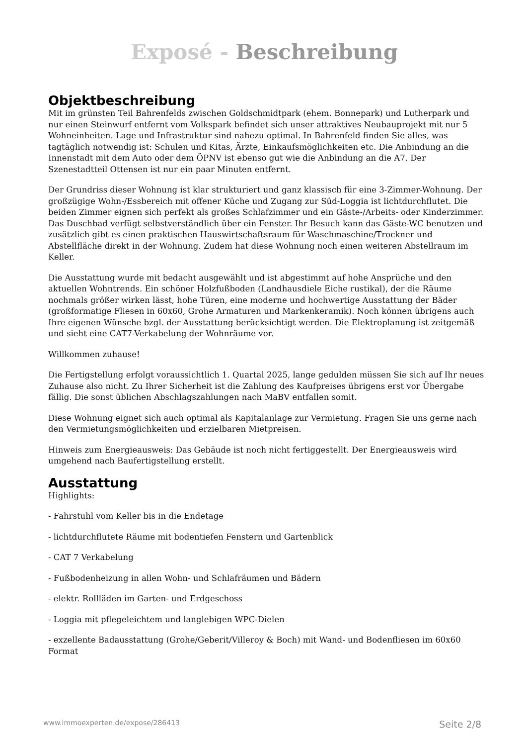Exposé - Beschreibung
Objektbeschreibung
Mit im grünsten Teil Bahrenfelds zwischen Goldschmidtpark (ehem. Bonnepark) und Lutherpark und nur einen Steinwurf entfernt vom Volkspark befindet sich unser attraktives Neubauprojekt mit nur 5 Wohneinheiten. Lage und Infrastruktur sind nahezu optimal. In Bahrenfeld finden Sie alles, was tagtäglich notwendig ist: Schulen und Kitas, Ärzte, Einkaufsmöglichkeiten etc. Die Anbindung an die Innenstadt mit dem Auto oder dem ÖPNV ist ebenso gut wie die Anbindung an die A7. Der Szenestadtteil Ottensen ist nur ein paar Minuten entfernt.
Der Grundriss dieser Wohnung ist klar strukturiert und ganz klassisch für eine 3-Zimmer-Wohnung. Der großzügige Wohn-/Essbereich mit offener Küche und Zugang zur Süd-Loggia ist lichtdurchflutet. Die beiden Zimmer eignen sich perfekt als großes Schlafzimmer und ein Gäste-/Arbeits- oder Kinderzimmer. Das Duschbad verfügt selbstverständlich über ein Fenster. Ihr Besuch kann das Gäste-WC benutzen und zusätzlich gibt es einen praktischen Hauswirtschaftsraum für Waschmaschine/Trockner und Abstellfläche direkt in der Wohnung. Zudem hat diese Wohnung noch einen weiteren Abstellraum im Keller.
Die Ausstattung wurde mit bedacht ausgewählt und ist abgestimmt auf hohe Ansprüche und den aktuellen Wohntrends. Ein schöner Holzfußboden (Landhausdiele Eiche rustikal), der die Räume nochmals größer wirken lässt, hohe Türen, eine moderne und hochwertige Ausstattung der Bäder (großformatige Fliesen in 60x60, Grohe Armaturen und Markenkeramik). Noch können übrigens auch Ihre eigenen Wünsche bzgl. der Ausstattung berücksichtigt werden. Die Elektroplanung ist zeitgemäß und sieht eine CAT7-Verkabelung der Wohnräume vor.
Willkommen zuhause!
Die Fertigstellung erfolgt voraussichtlich 1. Quartal 2025, lange gedulden müssen Sie sich auf Ihr neues Zuhause also nicht. Zu Ihrer Sicherheit ist die Zahlung des Kaufpreises übrigens erst vor Übergabe fällig. Die sonst üblichen Abschlagszahlungen nach MaBV entfallen somit.
Diese Wohnung eignet sich auch optimal als Kapitalanlage zur Vermietung. Fragen Sie uns gerne nach den Vermietungsmöglichkeiten und erzielbaren Mietpreisen.
Hinweis zum Energieausweis: Das Gebäude ist noch nicht fertiggestellt. Der Energieausweis wird umgehend nach Baufertigstellung erstellt.
Ausstattung
Highlights:
- Fahrstuhl vom Keller bis in die Endetage
- lichtdurchflutete Räume mit bodentiefen Fenstern und Gartenblick
- CAT 7 Verkabelung
- Fußbodenheizung in allen Wohn- und Schlafräumen und Bädern
- elektr. Rollläden im Garten- und Erdgeschoss
- Loggia mit pflegeleichtem und langlebigen WPC-Dielen
- exzellente Badausstattung (Grohe/Geberit/Villeroy & Boch) mit Wand- und Bodenfliesen im 60x60 Format
www.immoexperten.de/expose/286413 Seite 2/8